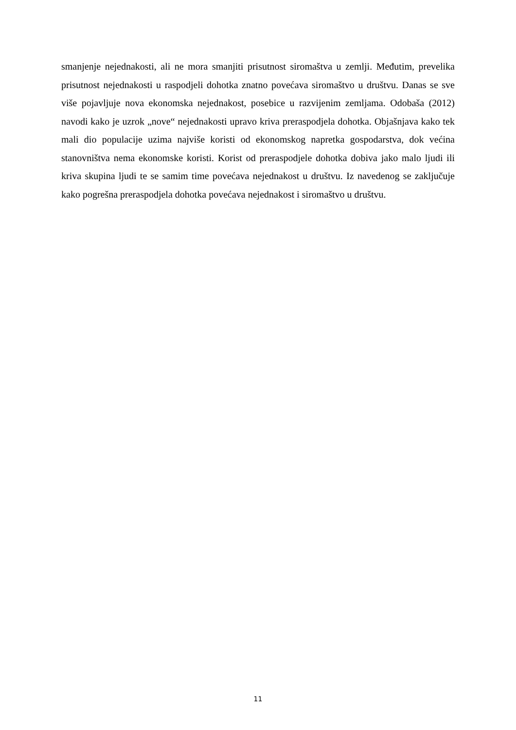smanjenje nejednakosti, ali ne mora smanjiti prisutnost siromaštva u zemlji. Međutim, prevelika prisutnost nejednakosti u raspodjeli dohotka znatno povećava siromaštvo u društvu. Danas se sve više pojavljuje nova ekonomska nejednakost, posebice u razvijenim zemljama. Odobaša (2012) navodi kako je uzrok „nove“ nejednakosti upravo kriva preraspodjela dohotka. Objašnjava kako tek mali dio populacije uzima najviše koristi od ekonomskog napretka gospodarstva, dok većina stanovništva nema ekonomske koristi. Korist od preraspodjele dohotka dobiva jako malo ljudi ili kriva skupina ljudi te se samim time povećava nejednakost u društvu. Iz navedenog se zaključuje kako pogrešna preraspodjela dohotka povećava nejednakost i siromaštvo u društvu.
11